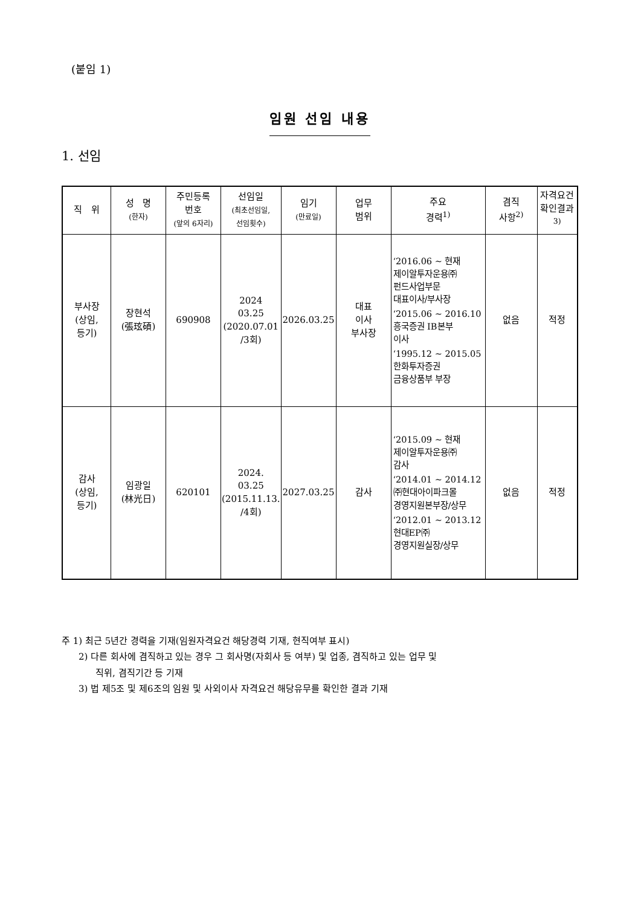(붙임 1)
임원 선임 내용
1. 선임
| 직 위 | 성 명 (한자) | 주민등록 번호 (앞의 6자리) | 선임일 (최초선임일, 선임횟수) | 임기 (만료일) | 업무 범위 | 주요 경력<sup>1)</sup> | 겸직 사항<sup>2)</sup> | 자격요건 확인결과<sup>3)</sup> |
| --- | --- | --- | --- | --- | --- | --- | --- | --- |
| 부사장 (상임, 등기) | 장현석 (張玹碩) | 690908 | 2024 03.25 (2020.07.01 /3회) | 2026.03.25 | 대표 이사 부사장 | ‘2016.06 ~ 현재 제이알투자운용㈜ 펀드사업부문 대표이사/부사장 ‘2015.06 ~ 2016.10 흥국증권 IB본부 이사 ‘1995.12 ~ 2015.05 한화투자증권 금융상품부 부장 | 없음 | 적정 |
| 감사 (상임, 등기) | 임광일 (林光日) | 620101 | 2024. 03.25 (2015.11.13. /4회) | 2027.03.25 | 감사 | ‘2015.09 ~ 현재 제이알투자운용㈜ 감사 ‘2014.01 ~ 2014.12 ㈜현대아이파크몰 경영지원본부장/상무 ‘2012.01 ~ 2013.12 현대EP㈜ 경영지원실장/상무 | 없음 | 적정 |
주 1) 최근 5년간 경력을 기재(임원자격요건 해당경력 기재, 현직여부 표시)
2) 다른 회사에 겸직하고 있는 경우 그 회사명(자회사 등 여부) 및 업종, 겸직하고 있는 업무 및
직위, 겸직기간 등 기재
3) 법 제5조 및 제6조의 임원 및 사외이사 자격요건 해당유무를 확인한 결과 기재